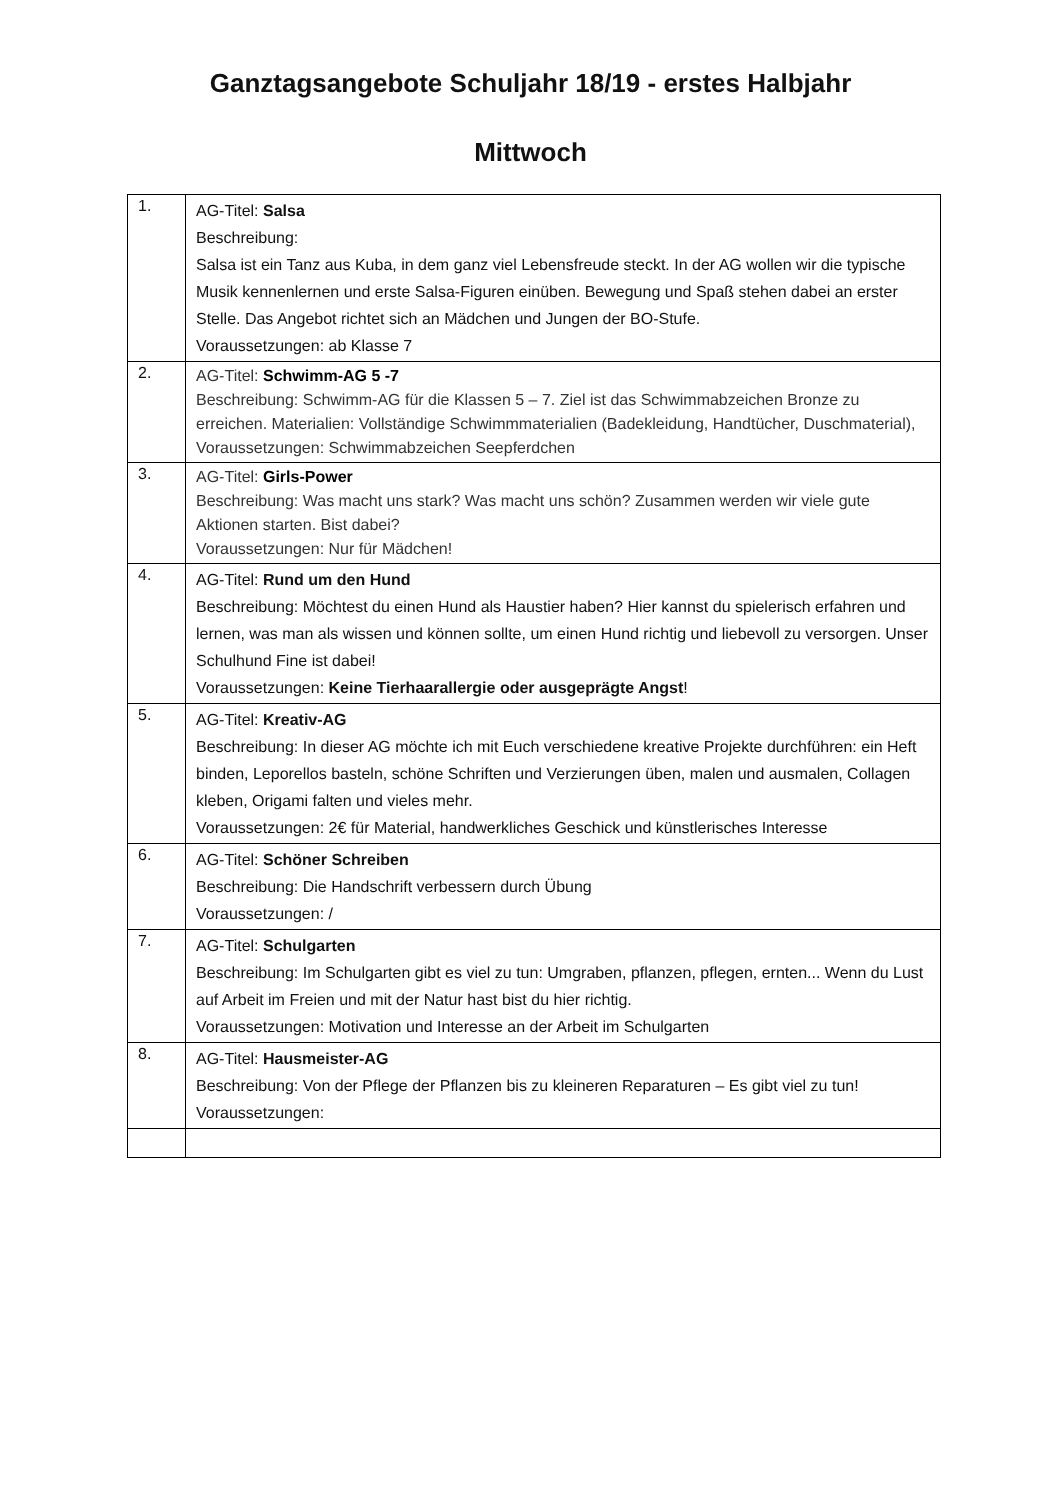Ganztagsangebote Schuljahr 18/19 - erstes Halbjahr
Mittwoch
| 1. | AG-Titel: Salsa Beschreibung: Salsa ist ein Tanz aus Kuba, in dem ganz viel Lebensfreude steckt. In der AG wollen wir die typische Musik kennenlernen und erste Salsa-Figuren einüben. Bewegung und Spaß stehen dabei an erster Stelle. Das Angebot richtet sich an Mädchen und Jungen der BO-Stufe. Voraussetzungen: ab Klasse 7 |
| 2. | AG-Titel: Schwimm-AG 5 -7 Beschreibung: Schwimm-AG für die Klassen 5 – 7. Ziel ist das Schwimmabzeichen Bronze zu erreichen. Materialien: Vollständige Schwimmmaterialien (Badekleidung, Handtücher, Duschmaterial), Voraussetzungen: Schwimmabzeichen Seepferdchen |
| 3. | AG-Titel: Girls-Power Beschreibung: Was macht uns stark? Was macht uns schön? Zusammen werden wir viele gute Aktionen starten. Bist dabei? Voraussetzungen: Nur für Mädchen! |
| 4. | AG-Titel: Rund um den Hund Beschreibung: Möchtest du einen Hund als Haustier haben? Hier kannst du spielerisch erfahren und lernen, was man als wissen und können sollte, um einen Hund richtig und liebevoll zu versorgen. Unser Schulhund Fine ist dabei! Voraussetzungen: Keine Tierhaarallergie oder ausgeprägte Angst ! |
| 5. | AG-Titel: Kreativ-AG Beschreibung: In dieser AG möchte ich mit Euch verschiedene kreative Projekte durchführen: ein Heft binden, Leporellos basteln, schöne Schriften und Verzierungen üben, malen und ausmalen, Collagen kleben, Origami falten und vieles mehr. Voraussetzungen: 2€ für Material, handwerkliches Geschick und künstlerisches Interesse |
| 6. | AG-Titel: Schöner Schreiben Beschreibung: Die Handschrift verbessern durch Übung Voraussetzungen: / |
| 7. | AG-Titel: Schulgarten Beschreibung: Im Schulgarten gibt es viel zu tun: Umgraben, pflanzen, pflegen, ernten... Wenn du Lust auf Arbeit im Freien und mit der Natur hast bist du hier richtig. Voraussetzungen: Motivation und Interesse an der Arbeit im Schulgarten |
| 8. | AG-Titel: Hausmeister-AG Beschreibung: Von der Pflege der Pflanzen bis zu kleineren Reparaturen – Es gibt viel zu tun! Voraussetzungen: |